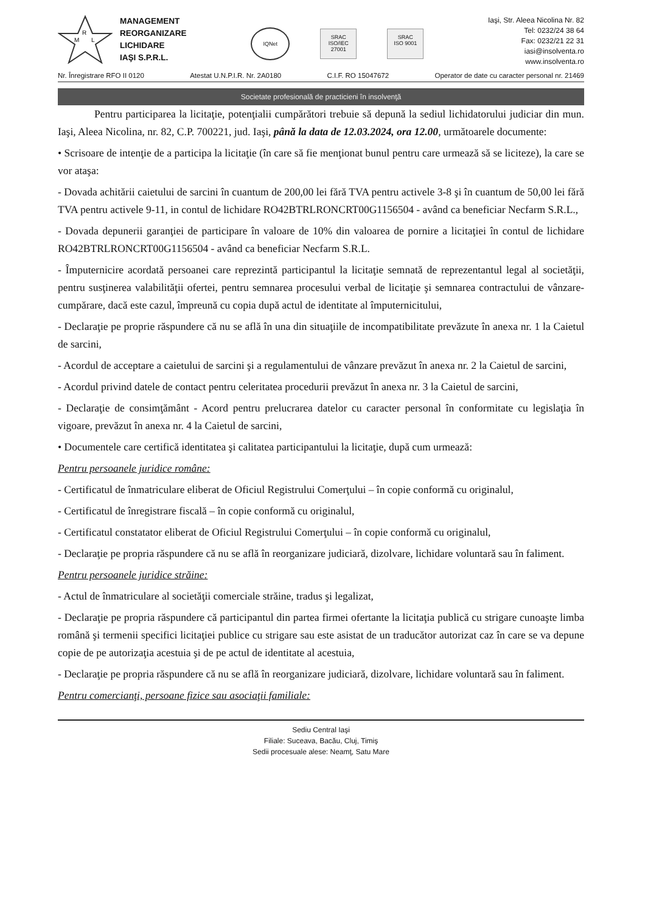R
M
L
MANAGEMENT
REORGANIZARE
LICHIDARE
IAŞI S.P.R.L.
IQNet
SRAC
ISO/IEC 27001
SRAC
ISO 9001
Iaşi, Str. Aleea Nicolina Nr. 82
Tel: 0232/24 38 64
Fax: 0232/21 22 31
iasi@insolventa.ro
www.insolventa.ro
Nr. Înregistrare RFO II 0120 Atestat U.N.P.I.R. Nr. 2A0180 C.I.F. RO 15047672 Operator de date cu caracter personal nr. 21469
Societate profesională de practicieni în insolvenţă
Pentru participarea la licitaţie, potenţialii cumpărători trebuie să depună la sediul lichidatorului judiciar din mun. Iaşi, Aleea Nicolina, nr. 82, C.P. 700221, jud. Iaşi, până la data de 12.03.2024, ora 12.00, următoarele documente:
• Scrisoare de intenţie de a participa la licitaţie (în care să fie menţionat bunul pentru care urmează să se liciteze), la care se vor ataşa:
- Dovada achitării caietului de sarcini în cuantum de 200,00 lei fără TVA pentru activele 3-8 şi în cuantum de 50,00 lei fără TVA pentru activele 9-11, in contul de lichidare RO42BTRLRONCRT00G1156504 - având ca beneficiar Necfarm S.R.L.,
- Dovada depunerii garanţiei de participare în valoare de 10% din valoarea de pornire a licitaţiei în contul de lichidare RO42BTRLRONCRT00G1156504 - având ca beneficiar Necfarm S.R.L.
- Împuternicire acordată persoanei care reprezintă participantul la licitaţie semnată de reprezentantul legal al societăţii, pentru susţinerea valabilităţii ofertei, pentru semnarea procesului verbal de licitaţie şi semnarea contractului de vânzare-cumpărare, dacă este cazul, împreună cu copia după actul de identitate al împuternicitului,
- Declaraţie pe proprie răspundere că nu se află în una din situaţiile de incompatibilitate prevăzute în anexa nr. 1 la Caietul de sarcini,
- Acordul de acceptare a caietului de sarcini şi a regulamentului de vânzare prevăzut în anexa nr. 2 la Caietul de sarcini,
- Acordul privind datele de contact pentru celeritatea procedurii prevăzut în anexa nr. 3 la Caietul de sarcini,
- Declaraţie de consimţământ - Acord pentru prelucrarea datelor cu caracter personal în conformitate cu legislaţia în vigoare, prevăzut în anexa nr. 4 la Caietul de sarcini,
• Documentele care certifică identitatea şi calitatea participantului la licitaţie, după cum urmează:
Pentru persoanele juridice române:
- Certificatul de înmatriculare eliberat de Oficiul Registrului Comerţului – în copie conformă cu originalul,
- Certificatul de înregistrare fiscală – în copie conformă cu originalul,
- Certificatul constatator eliberat de Oficiul Registrului Comerţului – în copie conformă cu originalul,
- Declaraţie pe propria răspundere că nu se află în reorganizare judiciară, dizolvare, lichidare voluntară sau în faliment.
Pentru persoanele juridice străine:
- Actul de înmatriculare al societăţii comerciale străine, tradus şi legalizat,
- Declaraţie pe propria răspundere că participantul din partea firmei ofertante la licitaţia publică cu strigare cunoaşte limba română şi termenii specifici licitaţiei publice cu strigare sau este asistat de un traducător autorizat caz în care se va depune copie de pe autorizaţia acestuia şi de pe actul de identitate al acestuia,
- Declaraţie pe propria răspundere că nu se află în reorganizare judiciară, dizolvare, lichidare voluntară sau în faliment.
Pentru comercianţi, persoane fizice sau asociaţii familiale:
Sediu Central Iaşi
Filiale: Suceava, Bacău, Cluj, Timiş
Sedii procesuale alese: Neamţ, Satu Mare